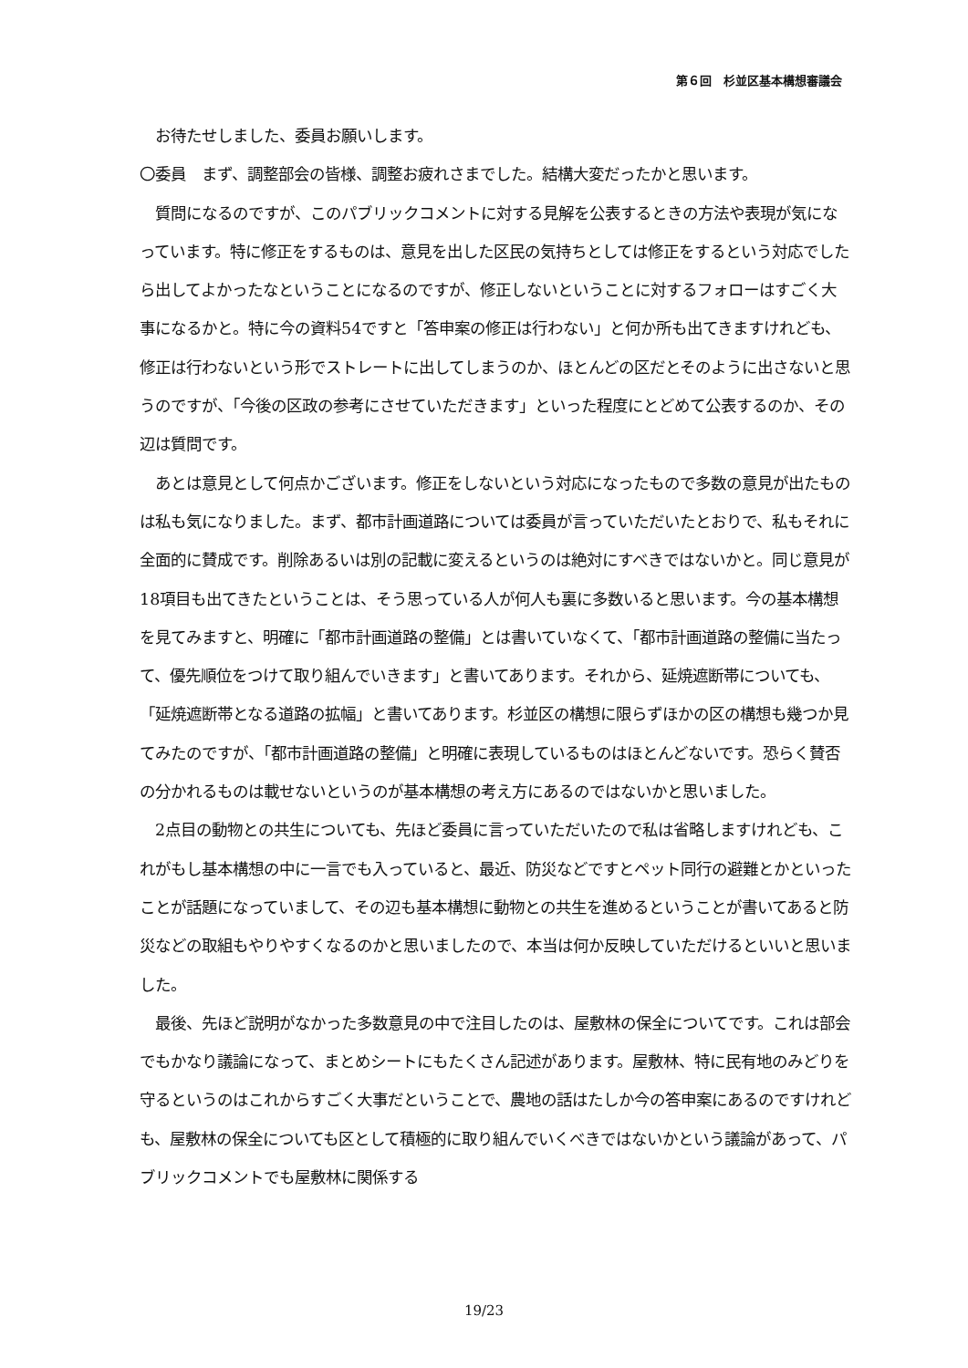第６回　杉並区基本構想審議会
　お待たせしました、委員お願いします。
〇委員　まず、調整部会の皆様、調整お疲れさまでした。結構大変だったかと思います。
　質問になるのですが、このパブリックコメントに対する見解を公表するときの方法や表現が気になっています。特に修正をするものは、意見を出した区民の気持ちとしては修正をするという対応でしたら出してよかったなということになるのですが、修正しないということに対するフォローはすごく大事になるかと。特に今の資料54ですと「答申案の修正は行わない」と何か所も出てきますけれども、修正は行わないという形でストレートに出してしまうのか、ほとんどの区だとそのように出さないと思うのですが、「今後の区政の参考にさせていただきます」といった程度にとどめて公表するのか、その辺は質問です。
　あとは意見として何点かございます。修正をしないという対応になったもので多数の意見が出たものは私も気になりました。まず、都市計画道路については委員が言っていただいたとおりで、私もそれに全面的に賛成です。削除あるいは別の記載に変えるというのは絶対にすべきではないかと。同じ意見が18項目も出てきたということは、そう思っている人が何人も裏に多数いると思います。今の基本構想を見てみますと、明確に「都市計画道路の整備」とは書いていなくて、「都市計画道路の整備に当たって、優先順位をつけて取り組んでいきます」と書いてあります。それから、延焼遮断帯についても、「延焼遮断帯となる道路の拡幅」と書いてあります。杉並区の構想に限らずほかの区の構想も幾つか見てみたのですが、「都市計画道路の整備」と明確に表現しているものはほとんどないです。恐らく賛否の分かれるものは載せないというのが基本構想の考え方にあるのではないかと思いました。
　2点目の動物との共生についても、先ほど委員に言っていただいたので私は省略しますけれども、これがもし基本構想の中に一言でも入っていると、最近、防災などですとペット同行の避難とかといったことが話題になっていまして、その辺も基本構想に動物との共生を進めるということが書いてあると防災などの取組もやりやすくなるのかと思いましたので、本当は何か反映していただけるといいと思いました。
　最後、先ほど説明がなかった多数意見の中で注目したのは、屋敷林の保全についてです。これは部会でもかなり議論になって、まとめシートにもたくさん記述があります。屋敷林、特に民有地のみどりを守るというのはこれからすごく大事だということで、農地の話はたしか今の答申案にあるのですけれども、屋敷林の保全についても区として積極的に取り組んでいくべきではないかという議論があって、パブリックコメントでも屋敷林に関係する
19/23